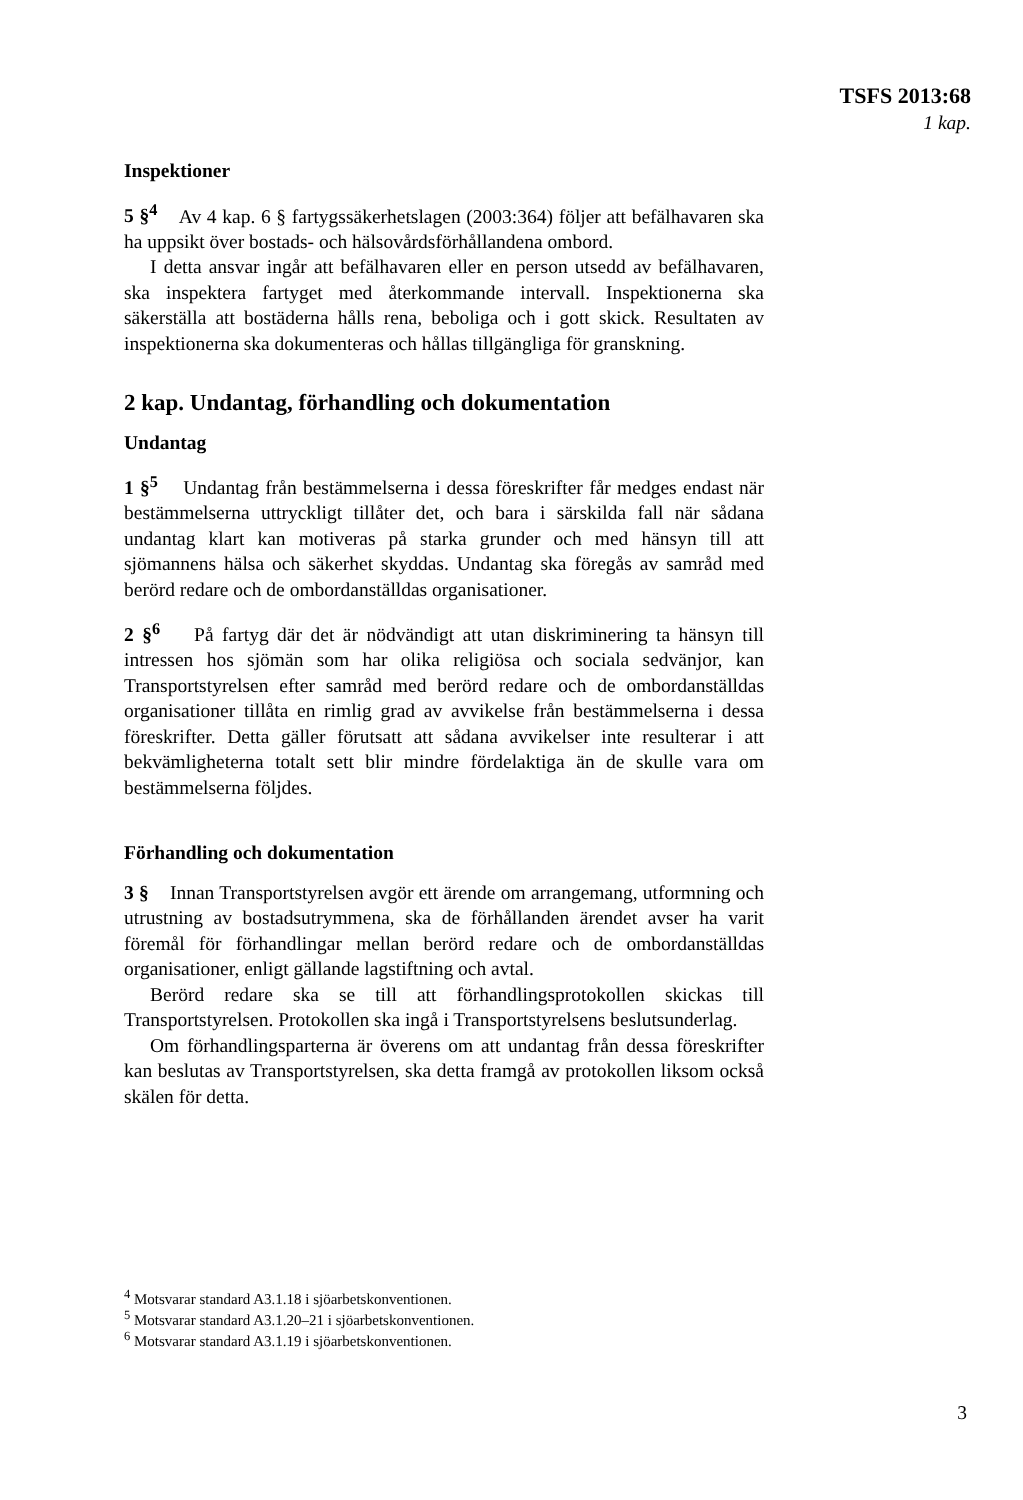TSFS 2013:68
1 kap.
Inspektioner
5 §<sup>4</sup> Av 4 kap. 6 § fartygssäkerhetslagen (2003:364) följer att befälhavaren ska ha uppsikt över bostads- och hälsovårdsförhållandena ombord.
I detta ansvar ingår att befälhavaren eller en person utsedd av befälhavaren, ska inspektera fartyget med återkommande intervall. Inspektionerna ska säkerställa att bostäderna hålls rena, beboliga och i gott skick. Resultaten av inspektionerna ska dokumenteras och hållas tillgängliga för granskning.
2 kap. Undantag, förhandling och dokumentation
Undantag
1 §<sup>5</sup> Undantag från bestämmelserna i dessa föreskrifter får medges endast när bestämmelserna uttryckligt tillåter det, och bara i särskilda fall när sådana undantag klart kan motiveras på starka grunder och med hänsyn till att sjömannens hälsa och säkerhet skyddas. Undantag ska föregås av samråd med berörd redare och de ombordanställdas organisationer.
2 §<sup>6</sup> På fartyg där det är nödvändigt att utan diskriminering ta hänsyn till intressen hos sjömän som har olika religiösa och sociala sedvänjor, kan Transportstyrelsen efter samråd med berörd redare och de ombordanställdas organisationer tillåta en rimlig grad av avvikelse från bestämmelserna i dessa föreskrifter. Detta gäller förutsatt att sådana avvikelser inte resulterar i att bekvämligheterna totalt sett blir mindre fördelaktiga än de skulle vara om bestämmelserna följdes.
Förhandling och dokumentation
3 § Innan Transportstyrelsen avgör ett ärende om arrangemang, utformning och utrustning av bostadsutrymmena, ska de förhållanden ärendet avser ha varit föremål för förhandlingar mellan berörd redare och de ombordanställdas organisationer, enligt gällande lagstiftning och avtal.
Berörd redare ska se till att förhandlingsprotokollen skickas till Transportstyrelsen. Protokollen ska ingå i Transportstyrelsens beslutsunderlag.
Om förhandlingsparterna är överens om att undantag från dessa föreskrifter kan beslutas av Transportstyrelsen, ska detta framgå av protokollen liksom också skälen för detta.
<sup>4</sup> Motsvarar standard A3.1.18 i sjöarbetskonventionen.
<sup>5</sup> Motsvarar standard A3.1.20–21 i sjöarbetskonventionen.
<sup>6</sup> Motsvarar standard A3.1.19 i sjöarbetskonventionen.
3